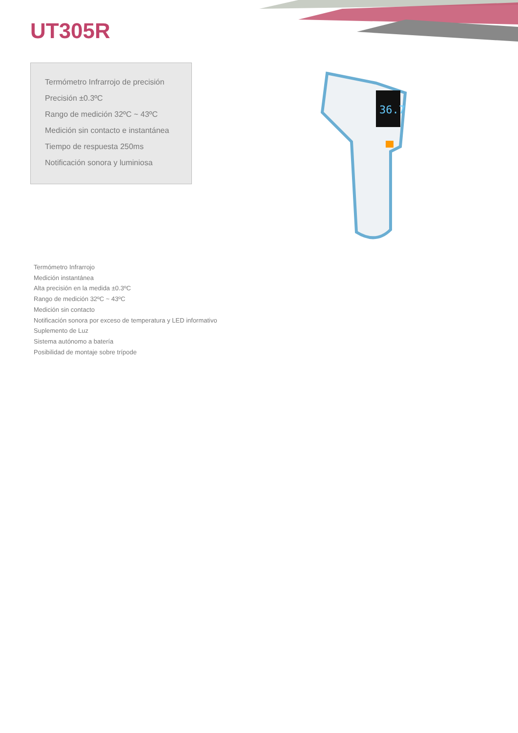UT305R
Termómetro Infrarrojo de precisión
Precisión ±0.3ºC
Rango de medición 32ºC ~ 43ºC
Medición sin contacto e instantánea
Tiempo de respuesta 250ms
Notificación sonora y luminiosa
36.7
Termómetro Infrarrojo
Medición instantánea
Alta precisión en la medida ±0.3ºC
Rango de medición 32ºC ~ 43ºC
Medición sin contacto
Notificación sonora por exceso de temperatura y LED informativo
Suplemento de Luz
Sistema autónomo a batería
Posibilidad de montaje sobre trípode